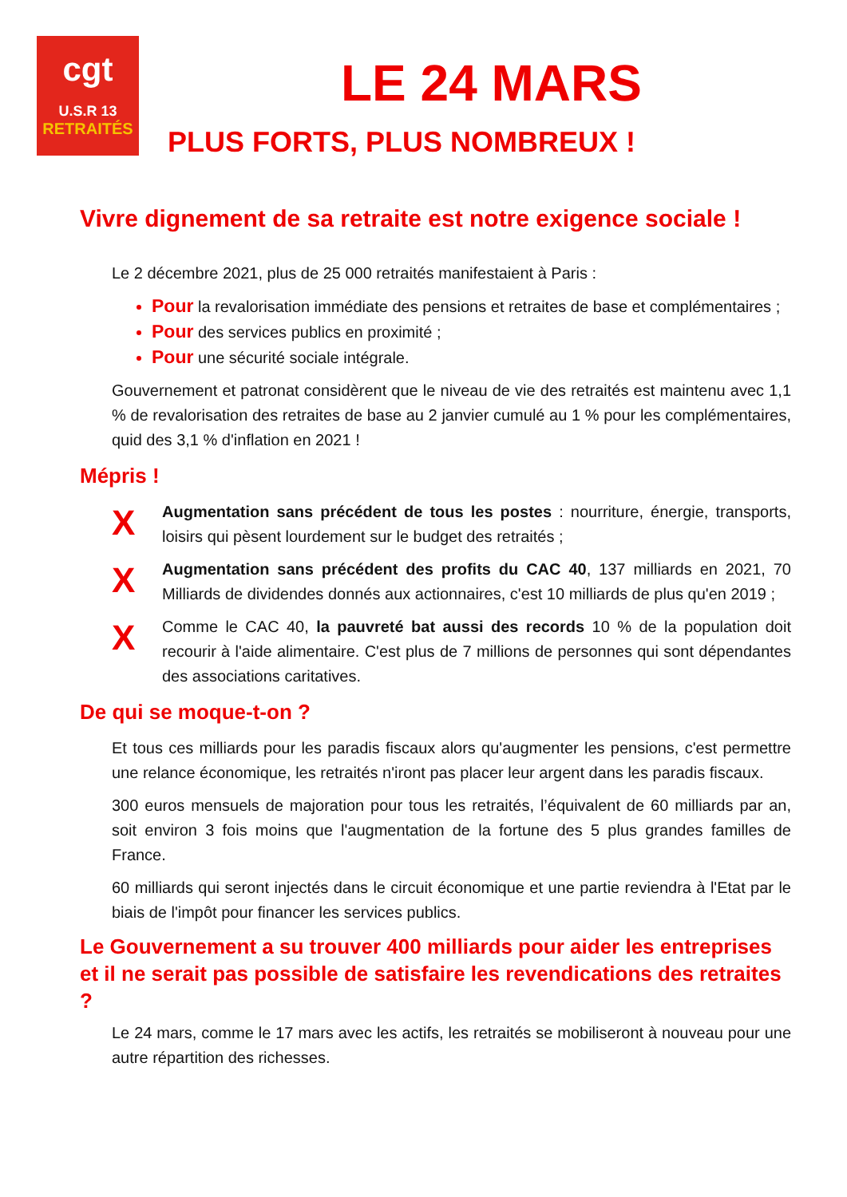cgt
U.S.R 13
RETRAITÉS
LE 24 MARS
PLUS FORTS, PLUS NOMBREUX !
Vivre dignement de sa retraite est notre exigence sociale !
Le 2 décembre 2021, plus de 25 000 retraités manifestaient à Paris :
Pour la revalorisation immédiate des pensions et retraites de base et complémentaires ;
Pour des services publics en proximité ;
Pour une sécurité sociale intégrale.
Gouvernement et patronat considèrent que le niveau de vie des retraités est maintenu avec 1,1 % de revalorisation des retraites de base au 2 janvier cumulé au 1 % pour les complémentaires, quid des 3,1 % d'inflation en 2021 !
Mépris !
X
Augmentation sans précédent de tous les postes : nourriture, énergie, transports, loisirs qui pèsent lourdement sur le budget des retraités ;
X
Augmentation sans précédent des profits du CAC 40, 137 milliards en 2021, 70 Milliards de dividendes donnés aux actionnaires, c'est 10 milliards de plus qu'en 2019 ;
X
Comme le CAC 40, la pauvreté bat aussi des records 10 % de la population doit recourir à l'aide alimentaire. C'est plus de 7 millions de personnes qui sont dépendantes des associations caritatives.
De qui se moque-t-on ?
Et tous ces milliards pour les paradis fiscaux alors qu'augmenter les pensions, c'est permettre une relance économique, les retraités n'iront pas placer leur argent dans les paradis fiscaux.
300 euros mensuels de majoration pour tous les retraités, l’équivalent de 60 milliards par an, soit environ 3 fois moins que l'augmentation de la fortune des 5 plus grandes familles de France.
60 milliards qui seront injectés dans le circuit économique et une partie reviendra à l'Etat par le biais de l'impôt pour financer les services publics.
Le Gouvernement a su trouver 400 milliards pour aider les entreprises et il ne serait pas possible de satisfaire les revendications des retraites ?
Le 24 mars, comme le 17 mars avec les actifs, les retraités se mobiliseront à nouveau pour une autre répartition des richesses.